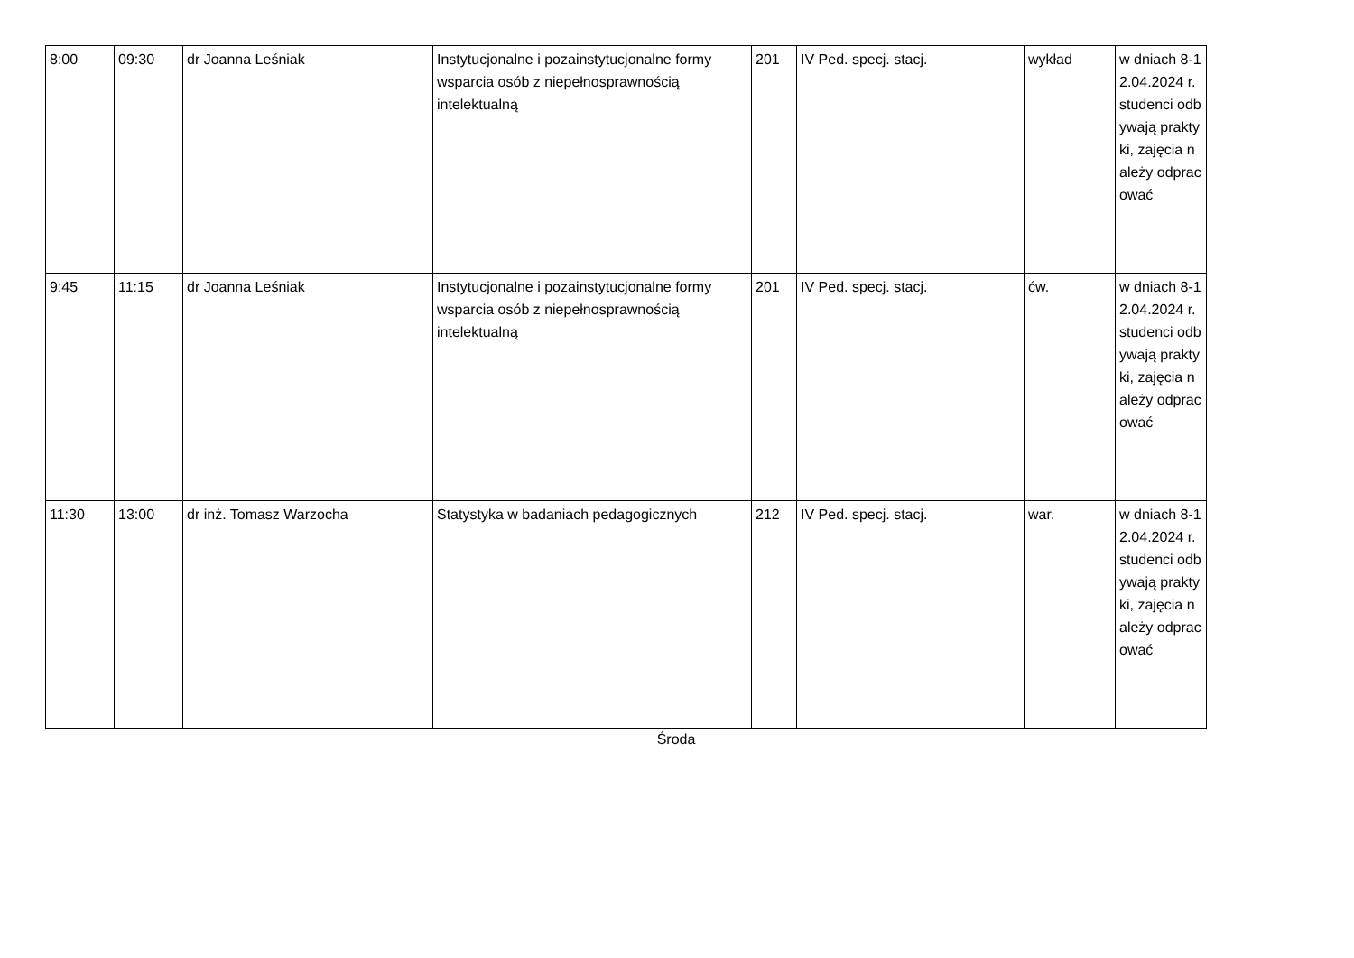| 8:00 | 09:30 | dr Joanna Leśniak | Instytucjonalne i pozainstytucjonalne formy wsparcia osób z niepełnosprawnością intelektualną | 201 | IV Ped. specj. stacj. | wykład | w dniach 8-12.04.2024 r. studenci odbywają praktyki, zajęcia należy odpracować |
| 9:45 | 11:15 | dr Joanna Leśniak | Instytucjonalne i pozainstytucjonalne formy wsparcia osób z niepełnosprawnością intelektualną | 201 | IV Ped. specj. stacj. | ćw. | w dniach 8-12.04.2024 r. studenci odbywają praktyki, zajęcia należy odpracować |
| 11:30 | 13:00 | dr inż. Tomasz Warzocha | Statystyka w badaniach pedagogicznych | 212 | IV Ped. specj. stacj. | war. | w dniach 8-12.04.2024 r. studenci odbywają praktyki, zajęcia należy odpracować |
Środa